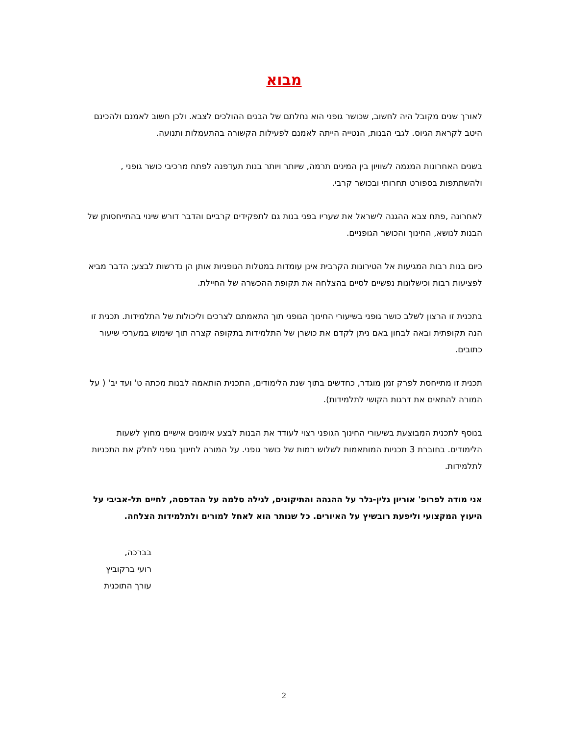מבוא
לאורך שנים מקובל היה לחשוב, שכושר גופני הוא נחלתם של הבנים ההולכים לצבא. ולכן חשוב לאמנם ולהכינם היטב לקראת הגיוס. לגבי הבנות, הנטייה הייתה לאמנם לפעילות הקשורה בהתעמלות ותנועה.
בשנים האחרונות המגמה לשוויון בין המינים תרמה, שיותר ויותר בנות תעדפנה לפתח מרכיבי כושר גופני , ולהשתתפות בספורט תחרותי ובכושר קרבי.
לאחרונה ,פתח צבא ההגנה לישראל את שעריו בפני בנות גם לתפקידים קרביים והדבר דורש שינוי בהתייחסותן של הבנות לנושא, החינוך והכושר הגופניים.
כיום בנות רבות המגיעות אל הטירונות הקרבית אינן עומדות במטלות הגופניות אותן הן נדרשות לבצע; הדבר מביא לפציעות רבות וכישלונות נפשיים לסיים בהצלחה את תקופת ההכשרה של החיילת.
בתכנית זו הרצון לשלב כושר גופני בשיעורי החינוך הגופני תוך התאמתם לצרכים וליכולות של התלמידות. תכנית זו הנה תקופתית ובאה לבחון באם ניתן לקדם את כושרן של התלמידות בתקופה קצרה תוך שימוש במערכי שיעור כתובים.
תכנית זו מתייחסת לפרק זמן מוגדר, כחדשים בתוך שנת הלימודים, התכנית הותאמה לבנות מכתה ט' ועד יב' ( על המורה להתאים את דרגות הקושי לתלמידות).
בנוסף לתכנית המבוצעת בשיעורי החינוך הגופני רצוי לעודד את הבנות לבצע אימונים אישיים מחוץ לשעות הלימודים. בחוברת 3 תכניות המותאמות לשלוש רמות של כושר גופני. על המורה לחינוך גופני לחלק את התכניות לתלמידות.
אני מודה לפרופ' אוריון גלין-גלר על ההגהה והתיקונים, לגילה סלמה על ההדפסה, לחיים תל-אביבי על היעוץ המקצועי וליפעת רובשיץ על האיורים. כל שנותר הוא לאחל למורים ולתלמידות הצלחה.
בברכה,
רועי ברקוביץ
עורך התוכנית
2